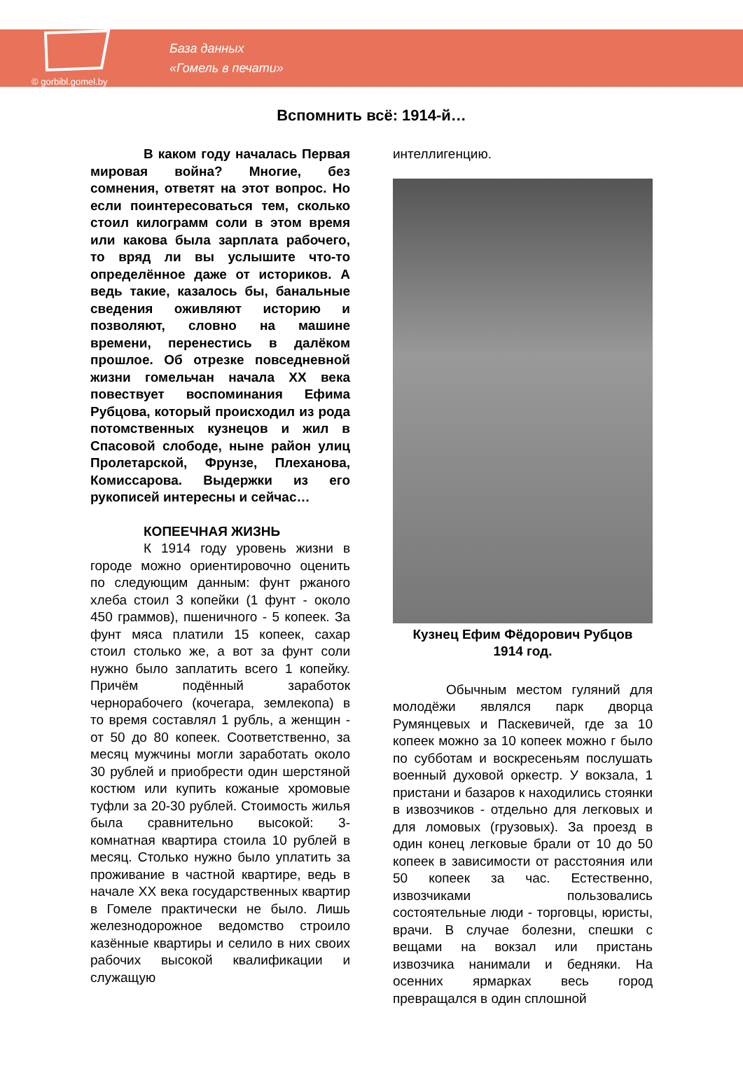© gorbibl.gomel.by
База данных
«Гомель в печати»
Вспомнить всё: 1914-й…
В каком году началась Первая мировая война? Многие, без сомнения, ответят на этот вопрос. Но если поинтересоваться тем, сколько стоил килограмм соли в этом время или какова была зарплата рабочего, то вряд ли вы услышите что-то определённое даже от историков. А ведь такие, казалось бы, банальные сведения оживляют историю и позволяют, словно на машине времени, перенестись в далёком прошлое. Об отрезке повседневной жизни гомельчан начала XX века повествует воспоминания Ефима Рубцова, который происходил из рода потомственных кузнецов и жил в Спасовой слободе, ныне район улиц Пролетарской, Фрунзе, Плеханова, Комиссарова. Выдержки из его рукописей интересны и сейчас…
КОПЕЕЧНАЯ ЖИЗНЬ
К 1914 году уровень жизни в городе можно ориентировочно оценить по следующим данным: фунт ржаного хлеба стоил 3 копейки (1 фунт - около 450 граммов), пшеничного - 5 копеек. За фунт мяса платили 15 копеек, сахар стоил столько же, а вот за фунт соли нужно было заплатить всего 1 копейку. Причём подённый заработок чернорабочего (кочегара, землекопа) в то время составлял 1 рубль, а женщин - от 50 до 80 копеек. Соответственно, за месяц мужчины могли заработать около 30 рублей и приобрести один шерстяной костюм или купить кожаные хромовые туфли за 20-30 рублей. Стоимость жилья была сравнительно высокой: 3-комнатная квартира стоила 10 рублей в месяц. Столько нужно было уплатить за проживание в частной квартире, ведь в начале XX века государственных квартир в Гомеле практически не было. Лишь железнодорожное ведомство строило казённые квартиры и селило в них своих рабочих высокой квалификации и служащую
интеллигенцию.
Кузнец Ефим Фёдорович Рубцов
1914 год.
Обычным местом гуляний для молодёжи являлся парк дворца Румянцевых и Паскевичей, где за 10 копеек можно за 10 копеек можно г было по субботам и воскресеньям послушать военный духовой оркестр. У вокзала, 1 пристани и базаров к находились стоянки в извозчиков - отдельно для легковых и для ломовых (грузовых). За проезд в один конец легковые брали от 10 до 50 копеек в зависимости от расстояния или 50 копеек за час. Естественно, извозчиками пользовались состоятельные люди - торговцы, юристы, врачи. В случае болезни, спешки с вещами на вокзал или пристань извозчика нанимали и бедняки. На осенних ярмарках весь город превращался в один сплошной